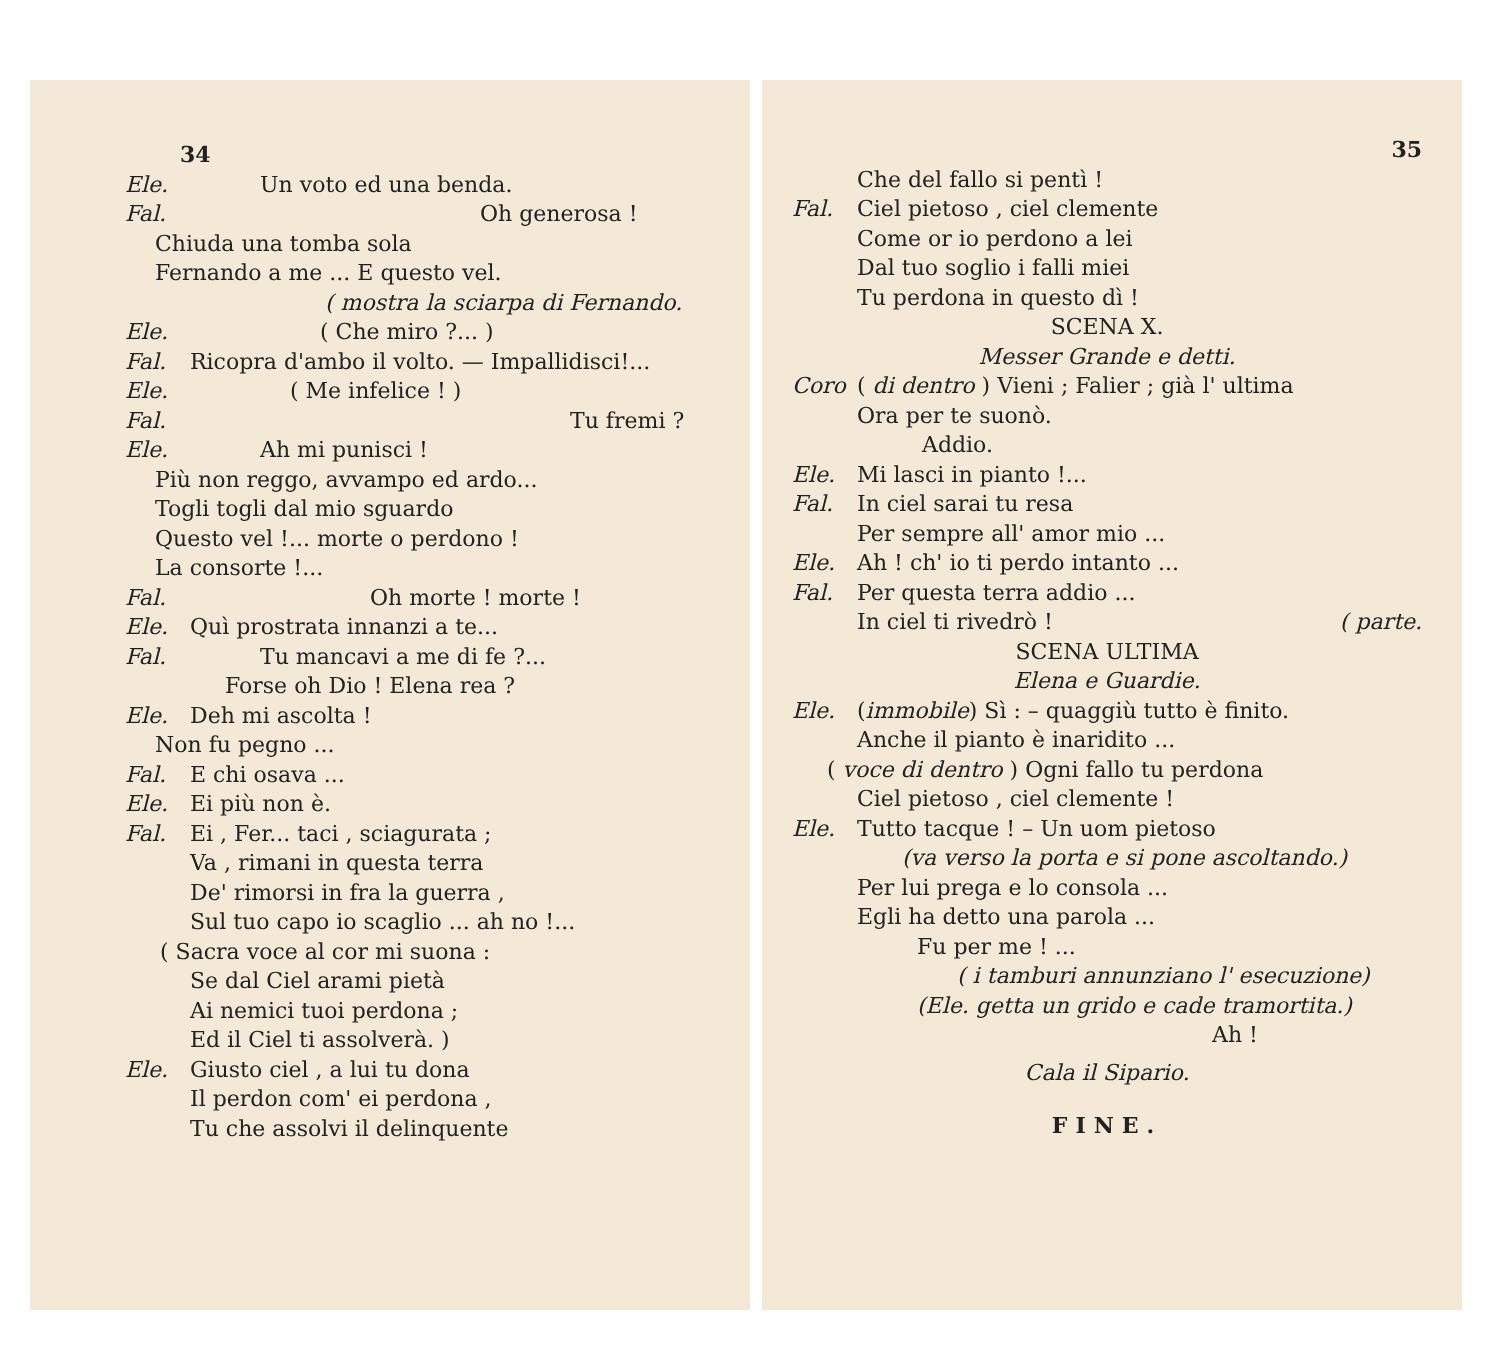34
Ele. Un voto ed una benda.
Fal. Oh generosa !
Chiuda una tomba sola
Fernando a me ... E questo vel.
( mostra la sciarpa di Fernando.
Ele. ( Che miro ?... )
Fal. Ricopra d'ambo il volto. — Impallidisci!...
Ele. ( Me infelice ! )
Fal. Tu fremi ?
Ele. Ah mi punisci !
Più non reggo, avvampo ed ardo...
Togli togli dal mio sguardo
Questo vel !... morte o perdono !
La consorte !...
Fal. Oh morte ! morte !
Ele. Quì prostrata innanzi a te...
Fal. Tu mancavi a me di fe ?...
Forse oh Dio ! Elena rea ?
Ele. Deh mi ascolta !
Non fu pegno ...
Fal. E chi osava ...
Ele. Ei più non è.
Fal. Ei , Fer... taci , sciagurata ;
Va , rimani in questa terra
De' rimorsi in fra la guerra ,
Sul tuo capo io scaglio ... ah no !...
( Sacra voce al cor mi suona :
Se dal Ciel arami pietà
Ai nemici tuoi perdona ;
Ed il Ciel ti assolverà. )
Ele. Giusto ciel , a lui tu dona
Il perdon com' ei perdona ,
Tu che assolvi il delinquente
35
Che del fallo si pentì !
Fal. Ciel pietoso , ciel clemente
Come or io perdono a lei
Dal tuo soglio i falli miei
Tu perdona in questo dì !
SCENA X.
Messer Grande e detti.
Coro ( di dentro ) Vieni ; Falier ; già l' ultima
Ora per te suonò.
Addio.
Ele. Mi lasci in pianto !...
Fal. In ciel sarai tu resa
Per sempre all' amor mio ...
Ele. Ah ! ch' io ti perdo intanto ...
Fal. Per questa terra addio ...
In ciel ti rivedrò ! ( parte.
SCENA ULTIMA
Elena e Guardie.
Ele. (immobile) Sì : – quaggiù tutto è finito.
Anche il pianto è inaridito ...
( voce di dentro ) Ogni fallo tu perdona
Ciel pietoso , ciel clemente !
Ele. Tutto tacque ! – Un uom pietoso
(va verso la porta e si pone ascoltando.)
Per lui prega e lo consola ...
Egli ha detto una parola ...
Fu per me ! ...
( i tamburi annunziano l' esecuzione)
(Ele. getta un grido e cade tramortita.)
Ah !
Cala il Sipario.
FINE.